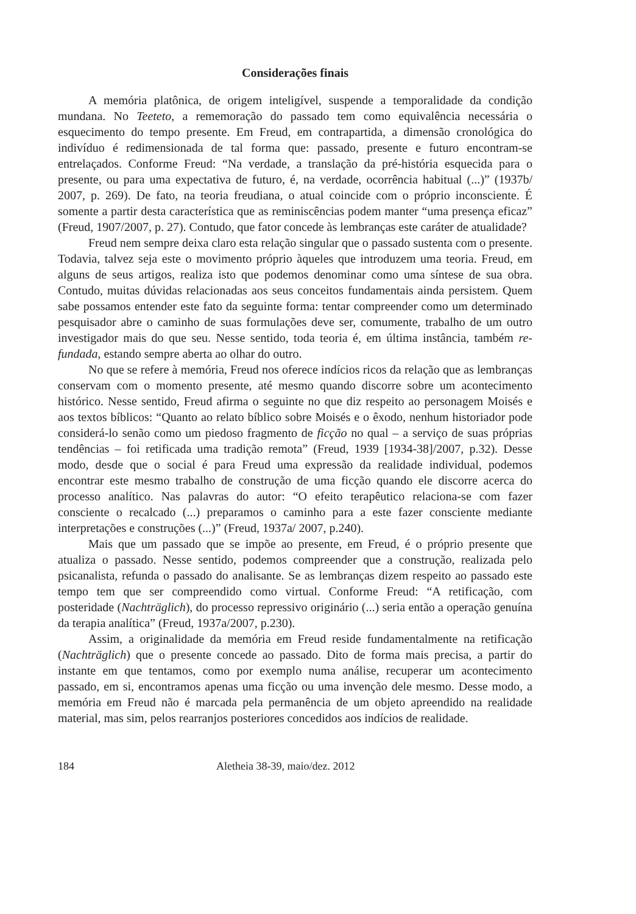Considerações finais
A memória platônica, de origem inteligível, suspende a temporalidade da condição mundana. No Teeteto, a rememoração do passado tem como equivalência necessária o esquecimento do tempo presente. Em Freud, em contrapartida, a dimensão cronológica do indivíduo é redimensionada de tal forma que: passado, presente e futuro encontram-se entrelaçados. Conforme Freud: “Na verdade, a translação da pré-história esquecida para o presente, ou para uma expectativa de futuro, é, na verdade, ocorrência habitual (...)” (1937b/ 2007, p. 269). De fato, na teoria freudiana, o atual coincide com o próprio inconsciente. É somente a partir desta característica que as reminiscências podem manter “uma presença eficaz” (Freud, 1907/2007, p. 27). Contudo, que fator concede às lembranças este caráter de atualidade?
Freud nem sempre deixa claro esta relação singular que o passado sustenta com o presente. Todavia, talvez seja este o movimento próprio àqueles que introduzem uma teoria. Freud, em alguns de seus artigos, realiza isto que podemos denominar como uma síntese de sua obra. Contudo, muitas dúvidas relacionadas aos seus conceitos fundamentais ainda persistem. Quem sabe possamos entender este fato da seguinte forma: tentar compreender como um determinado pesquisador abre o caminho de suas formulações deve ser, comumente, trabalho de um outro investigador mais do que seu. Nesse sentido, toda teoria é, em última instância, também re-fundada, estando sempre aberta ao olhar do outro.
No que se refere à memória, Freud nos oferece indícios ricos da relação que as lembranças conservam com o momento presente, até mesmo quando discorre sobre um acontecimento histórico. Nesse sentido, Freud afirma o seguinte no que diz respeito ao personagem Moisés e aos textos bíblicos: “Quanto ao relato bíblico sobre Moisés e o êxodo, nenhum historiador pode considerá-lo senão como um piedoso fragmento de ficção no qual – a serviço de suas próprias tendências – foi retificada uma tradição remota” (Freud, 1939 [1934-38]/2007, p.32). Desse modo, desde que o social é para Freud uma expressão da realidade individual, podemos encontrar este mesmo trabalho de construção de uma ficção quando ele discorre acerca do processo analítico. Nas palavras do autor: “O efeito terapêutico relaciona-se com fazer consciente o recalcado (...) preparamos o caminho para a este fazer consciente mediante interpretações e construções (...)” (Freud, 1937a/ 2007, p.240).
Mais que um passado que se impõe ao presente, em Freud, é o próprio presente que atualiza o passado. Nesse sentido, podemos compreender que a construção, realizada pelo psicanalista, refunda o passado do analisante. Se as lembranças dizem respeito ao passado este tempo tem que ser compreendido como virtual. Conforme Freud: “A retificação, com posteridade (Nachträglich), do processo repressivo originário (...) seria então a operação genuína da terapia analítica” (Freud, 1937a/2007, p.230).
Assim, a originalidade da memória em Freud reside fundamentalmente na retificação (Nachträglich) que o presente concede ao passado. Dito de forma mais precisa, a partir do instante em que tentamos, como por exemplo numa análise, recuperar um acontecimento passado, em si, encontramos apenas uma ficção ou uma invenção dele mesmo. Desse modo, a memória em Freud não é marcada pela permanência de um objeto apreendido na realidade material, mas sim, pelos rearranjos posteriores concedidos aos indícios de realidade.
184 Aletheia 38-39, maio/dez. 2012